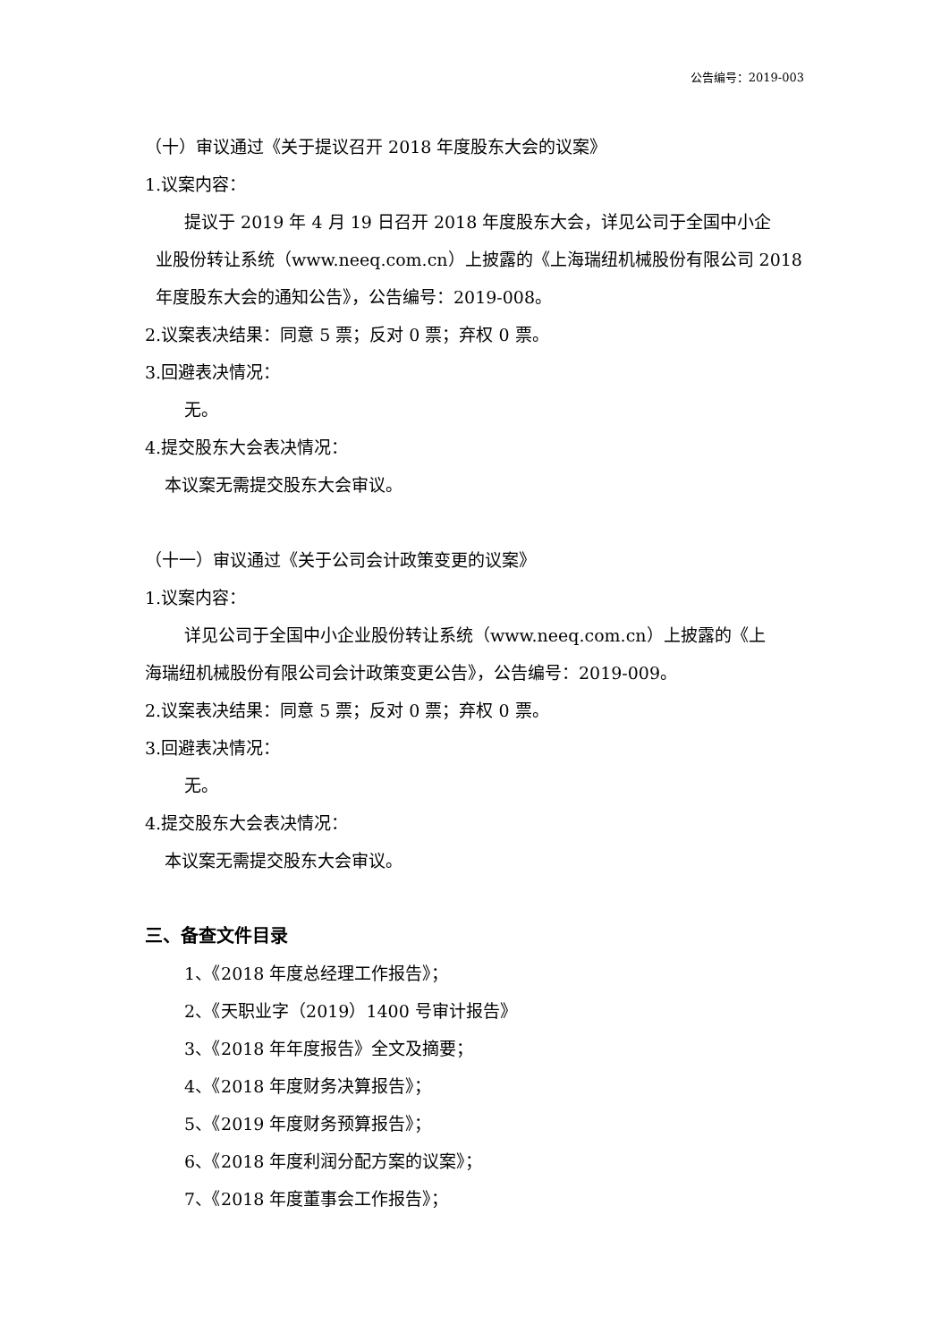公告编号：2019-003
（十）审议通过《关于提议召开 2018 年度股东大会的议案》
1.议案内容：
提议于 2019 年 4 月 19 日召开 2018 年度股东大会，详见公司于全国中小企
业股份转让系统（www.neeq.com.cn）上披露的《上海瑞纽机械股份有限公司 2018 年度股东大会的通知公告》，公告编号：2019-008。
2.议案表决结果：同意 5 票；反对 0 票；弃权 0 票。
3.回避表决情况：
无。
4.提交股东大会表决情况：
本议案无需提交股东大会审议。
（十一）审议通过《关于公司会计政策变更的议案》
1.议案内容：
详见公司于全国中小企业股份转让系统（www.neeq.com.cn）上披露的《上
海瑞纽机械股份有限公司会计政策变更公告》，公告编号：2019-009。
2.议案表决结果：同意 5 票；反对 0 票；弃权 0 票。
3.回避表决情况：
无。
4.提交股东大会表决情况：
本议案无需提交股东大会审议。
三、备查文件目录
1、《2018 年度总经理工作报告》；
2、《天职业字（2019）1400 号审计报告》
3、《2018 年年度报告》全文及摘要；
4、《2018 年度财务决算报告》；
5、《2019 年度财务预算报告》；
6、《2018 年度利润分配方案的议案》；
7、《2018 年度董事会工作报告》；